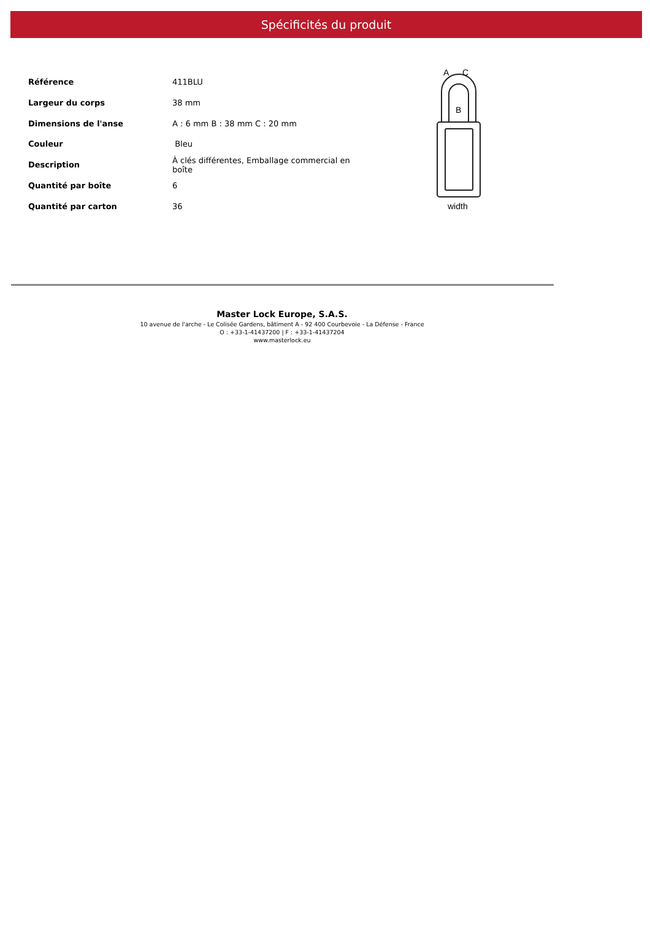Spécificités du produit
| Référence | 411BLU |
| Largeur du corps | 38 mm |
| Dimensions de l'anse | A : 6 mm B : 38 mm C : 20 mm |
| Couleur | Bleu |
| Description | À clés différentes, Emballage commercial en boîte |
| Quantité par boîte | 6 |
| Quantité par carton | 36 |
A
C
B
width
Master Lock Europe, S.A.S.
10 avenue de l'arche - Le Colisée Gardens, bâtiment A - 92 400 Courbevoie - La Défense - France
O : +33-1-41437200 | F : +33-1-41437204
www.masterlock.eu